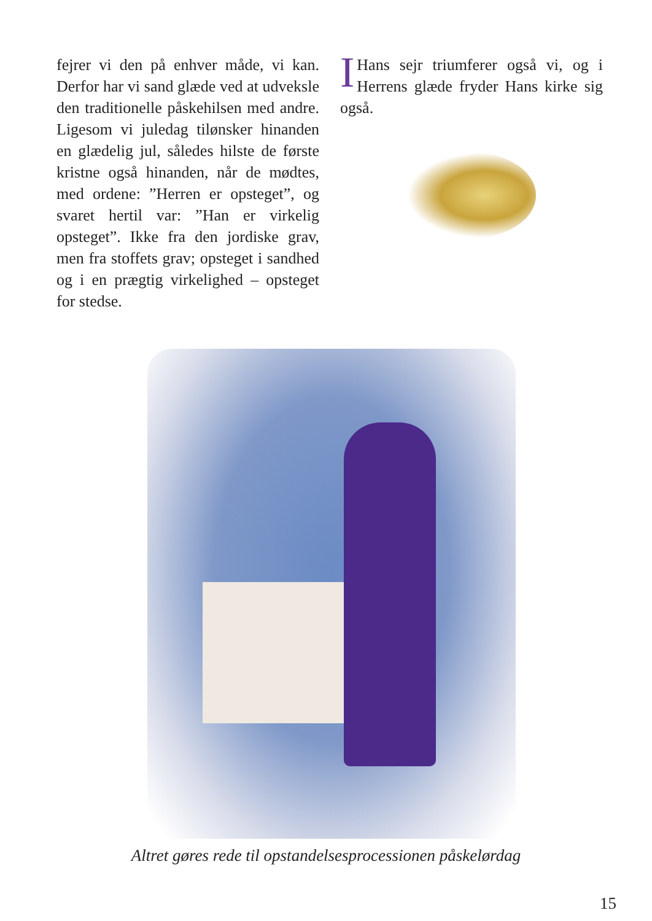fejrer vi den på enhver måde, vi kan. Derfor har vi sand glæde ved at udveksle den traditionelle påskehilsen med andre. Ligesom vi juledag tilønsker hinanden en glædelig jul, således hilste de første kristne også hinanden, når de mødtes, med ordene: ”Herren er opsteget”, og svaret hertil var: ”Han er virkelig opsteget”. Ikke fra den jordiske grav, men fra stoffets grav; opsteget i sandhed og i en prægtig virkelighed – opsteget for stedse.
IHans sejr triumferer også vi, og i Herrens glæde fryder Hans kirke sig også.
Altret gøres rede til opstandelsesprocessionen påskelørdag
15